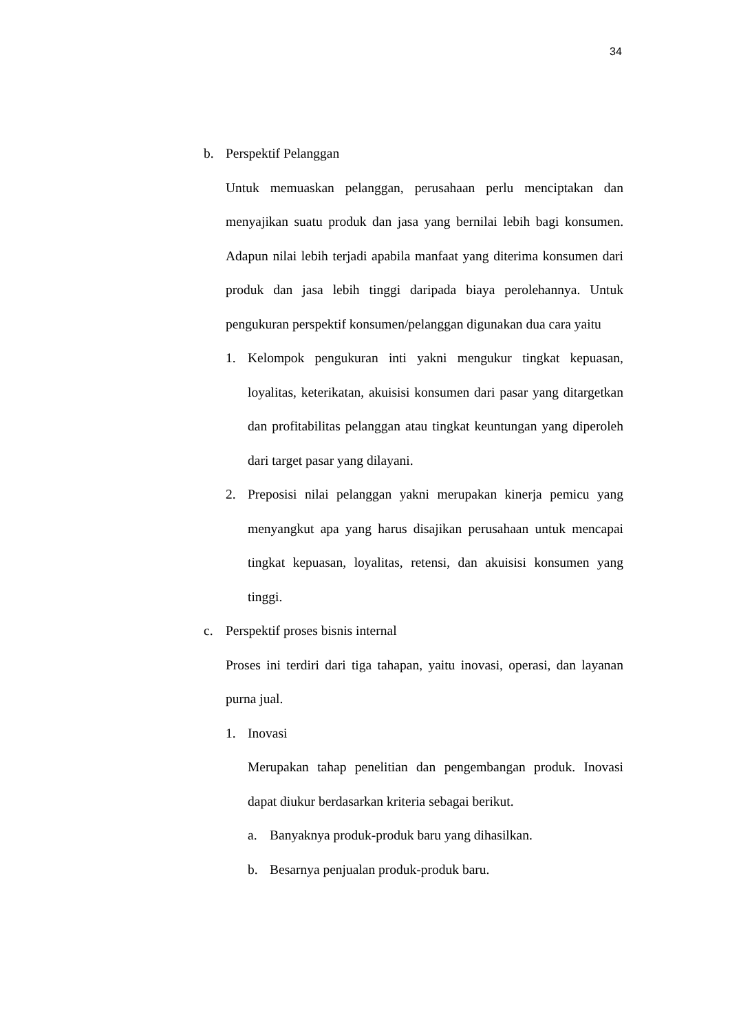34
b. Perspektif Pelanggan
Untuk memuaskan pelanggan, perusahaan perlu menciptakan dan menyajikan suatu produk dan jasa yang bernilai lebih bagi konsumen. Adapun nilai lebih terjadi apabila manfaat yang diterima konsumen dari produk dan jasa lebih tinggi daripada biaya perolehannya. Untuk pengukuran perspektif konsumen/pelanggan digunakan dua cara yaitu
1. Kelompok pengukuran inti yakni mengukur tingkat kepuasan, loyalitas, keterikatan, akuisisi konsumen dari pasar yang ditargetkan dan profitabilitas pelanggan atau tingkat keuntungan yang diperoleh dari target pasar yang dilayani.
2. Preposisi nilai pelanggan yakni merupakan kinerja pemicu yang menyangkut apa yang harus disajikan perusahaan untuk mencapai tingkat kepuasan, loyalitas, retensi, dan akuisisi konsumen yang tinggi.
c. Perspektif proses bisnis internal
Proses ini terdiri dari tiga tahapan, yaitu inovasi, operasi, dan layanan purna jual.
1. Inovasi
Merupakan tahap penelitian dan pengembangan produk. Inovasi dapat diukur berdasarkan kriteria sebagai berikut.
a. Banyaknya produk-produk baru yang dihasilkan.
b. Besarnya penjualan produk-produk baru.